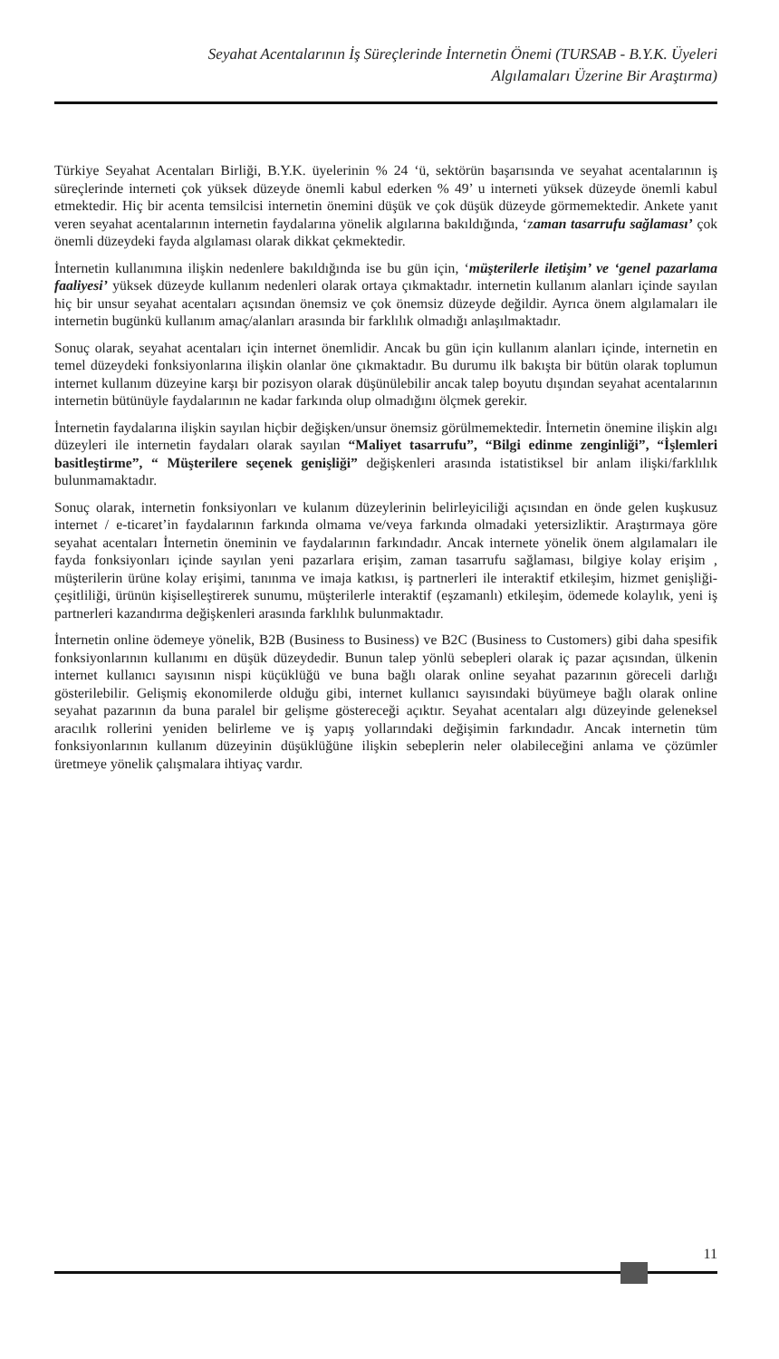Seyahat Acentalarının İş Süreçlerinde İnternetin Önemi (TURSAB - B.Y.K. Üyeleri
Algılamaları Üzerine Bir Araştırma)
Türkiye Seyahat Acentaları Birliği, B.Y.K. üyelerinin % 24 ‘ü, sektörün başarısında ve seyahat acentalarının iş süreçlerinde interneti çok yüksek düzeyde önemli kabul ederken % 49’ u interneti yüksek düzeyde önemli kabul etmektedir. Hiç bir acenta temsilcisi internetin önemini düşük ve çok düşük düzeyde görmemektedir. Ankete yanıt veren seyahat acentalarının internetin faydalarına yönelik algılarına bakıldığında, ‘zaman tasarrufu sağlaması’ çok önemli düzeydeki fayda algılaması olarak dikkat çekmektedir.
İnternetin kullanımına ilişkin nedenlere bakıldığında ise bu gün için, ‘müşterilerle iletişim’ ve ‘genel pazarlama faaliyesi’ yüksek düzeyde kullanım nedenleri olarak ortaya çıkmaktadır. internetin kullanım alanları içinde sayılan hiç bir unsur seyahat acentaları açısından önemsiz ve çok önemsiz düzeyde değildir. Ayrıca önem algılamaları ile internetin bugünkü kullanım amaç/alanları arasında bir farklılık olmadığı anlaşılmaktadır.
Sonuç olarak, seyahat acentaları için internet önemlidir. Ancak bu gün için kullanım alanları içinde, internetin en temel düzeydeki fonksiyonlarına ilişkin olanlar öne çıkmaktadır. Bu durumu ilk bakışta bir bütün olarak toplumun internet kullanım düzeyine karşı bir pozisyon olarak düşünülebilir ancak talep boyutu dışından seyahat acentalarının internetin bütünüyle faydalarının ne kadar farkında olup olmadığını ölçmek gerekir.
İnternetin faydalarına ilişkin sayılan hiçbir değişken/unsur önemsiz görülmemektedir. İnternetin önemine ilişkin algı düzeyleri ile internetin faydaları olarak sayılan “Maliyet tasarrufu”, “Bilgi edinme zenginliği”, “İşlemleri basitleştirme”, “ Müşterilere seçenek genişliği” değişkenleri arasında istatistiksel bir anlam ilişki/farklılık bulunmamaktadır.
Sonuç olarak, internetin fonksiyonları ve kulanım düzeylerinin belirleyiciliği açısından en önde gelen kuşkusuz internet / e-ticaret’in faydalarının farkında olmama ve/veya farkında olmadaki yetersizliktir. Araştırmaya göre seyahat acentaları İnternetin öneminin ve faydalarının farkındadır. Ancak internete yönelik önem algılamaları ile fayda fonksiyonları içinde sayılan yeni pazarlara erişim, zaman tasarrufu sağlaması, bilgiye kolay erişim , müşterilerin ürüne kolay erişimi, tanınma ve imaja katkısı, iş partnerleri ile interaktif etkileşim, hizmet genişliği-çeşitliliği, ürünün kişiselleştirerek sunumu, müşterilerle interaktif (eşzamanlı) etkileşim, ödemede kolaylık, yeni iş partnerleri kazandırma değişkenleri arasında farklılık bulunmaktadır.
İnternetin online ödemeye yönelik, B2B (Business to Business) ve B2C (Business to Customers) gibi daha spesifik fonksiyonlarının kullanımı en düşük düzeydedir. Bunun talep yönlü sebepleri olarak iç pazar açısından, ülkenin internet kullanıcı sayısının nispi küçüklüğü ve buna bağlı olarak online seyahat pazarının göreceli darlığı gösterilebilir. Gelişmiş ekonomilerde olduğu gibi, internet kullanıcı sayısındaki büyümeye bağlı olarak online seyahat pazarının da buna paralel bir gelişme göstereceği açıktır. Seyahat acentaları algı düzeyinde geleneksel aracılık rollerini yeniden belirleme ve iş yapış yollarındaki değişimin farkındadır. Ancak internetin tüm fonksiyonlarının kullanım düzeyinin düşüklüğüne ilişkin sebeplerin neler olabileceğini anlama ve çözümler üretmeye yönelik çalışmalara ihtiyaç vardır.
11